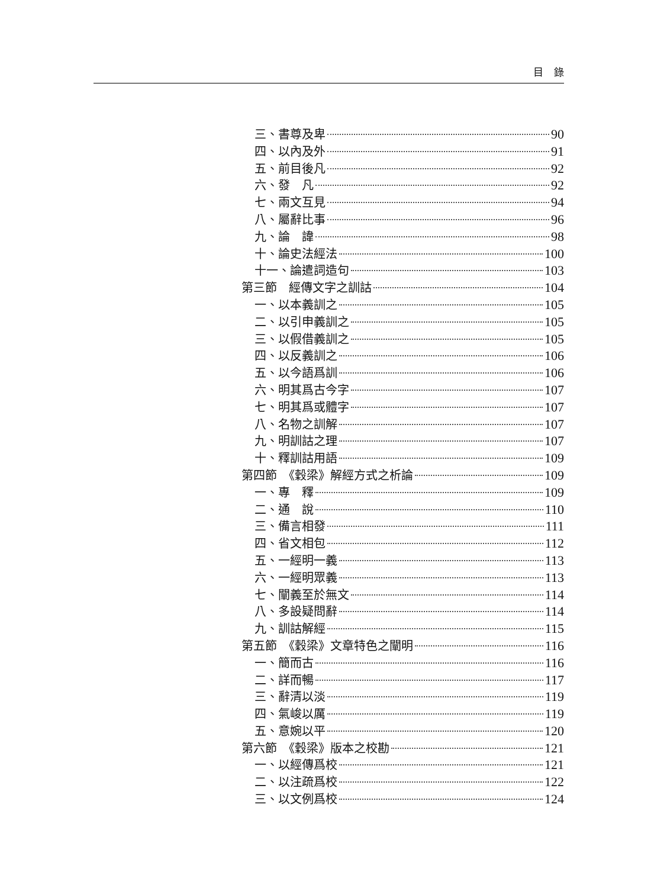目錄
三、書尊及卑 90
四、以內及外 91
五、前目後凡 92
六、發　凡 92
七、兩文互見 94
八、屬辭比事 96
九、論　諱 98
十、論史法經法 100
十一、論遣詞造句 103
第三節　經傳文字之訓詁 104
一、以本義訓之 105
二、以引申義訓之 105
三、以假借義訓之 105
四、以反義訓之 106
五、以今語爲訓 106
六、明其爲古今字 107
七、明其爲或體字 107
八、名物之訓解 107
九、明訓詁之理 107
十、釋訓詁用語 109
第四節　《穀梁》解經方式之析論 109
一、專　釋 109
二、通　說 110
三、備言相發 111
四、省文相包 112
五、一經明一義 113
六、一經明眾義 113
七、闡義至於無文 114
八、多設疑問辭 114
九、訓詁解經 115
第五節　《穀梁》文章特色之闡明 116
一、簡而古 116
二、詳而暢 117
三、辭清以淡 119
四、氣峻以厲 119
五、意婉以平 120
第六節　《穀梁》版本之校勘 121
一、以經傳爲校 121
二、以注疏爲校 122
三、以文例爲校 124